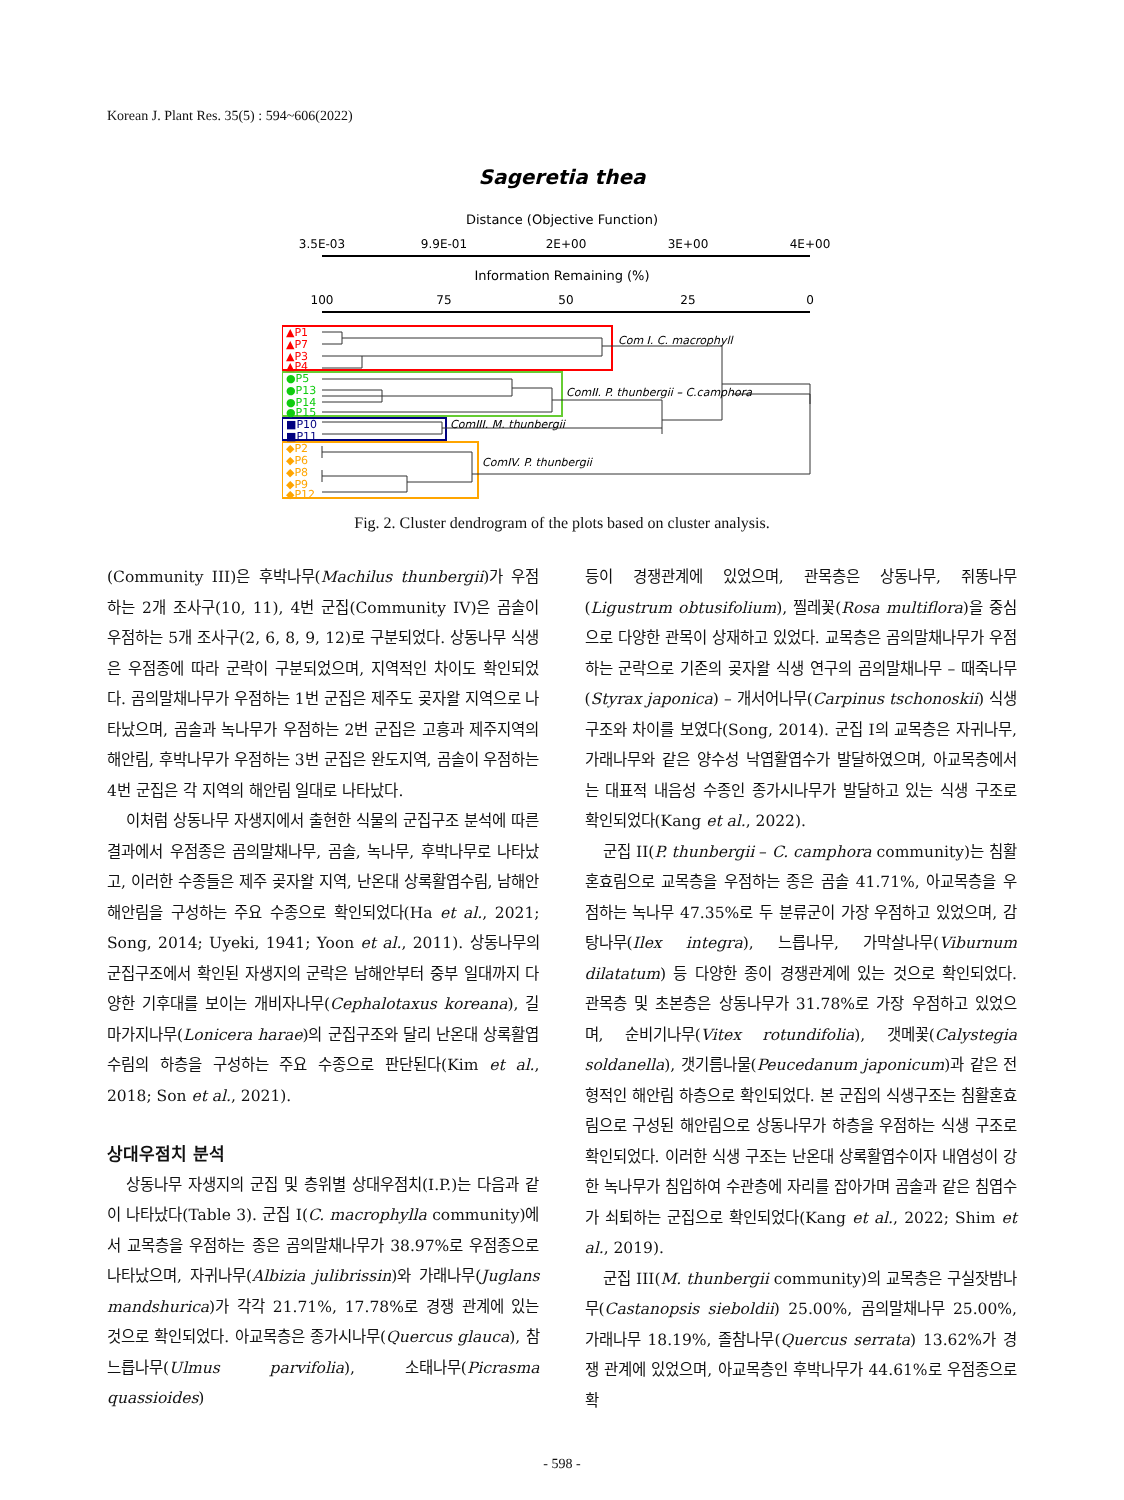Korean J. Plant Res. 35(5) : 594~606(2022)
Sageretia thea
Distance (Objective Function)
3.5E-03
9.9E-01
2E+00
3E+00
4E+00
Information Remaining (%)
100
75
50
25
0
▲P1
▲P7
▲P3
▲P4
●P5
●P13
●P14
●P15
■P10
■P11
◆P2
◆P6
◆P8
◆P9
◆P12
Com I. C. macrophyll
ComII. P. thunbergii – C.camphora
ComIII. M. thunbergii
ComIV. P. thunbergii
Fig. 2. Cluster dendrogram of the plots based on cluster analysis.
(Community III)은 후박나무(Machilus thunbergii)가 우점하는 2개 조사구(10, 11), 4번 군집(Community IV)은 곰솔이 우점하는 5개 조사구(2, 6, 8, 9, 12)로 구분되었다. 상동나무 식생은 우점종에 따라 군락이 구분되었으며, 지역적인 차이도 확인되었다. 곰의말채나무가 우점하는 1번 군집은 제주도 곶자왈 지역으로 나타났으며, 곰솔과 녹나무가 우점하는 2번 군집은 고흥과 제주지역의 해안림, 후박나무가 우점하는 3번 군집은 완도지역, 곰솔이 우점하는 4번 군집은 각 지역의 해안림 일대로 나타났다.
이처럼 상동나무 자생지에서 출현한 식물의 군집구조 분석에 따른 결과에서 우점종은 곰의말채나무, 곰솔, 녹나무, 후박나무로 나타났고, 이러한 수종들은 제주 곶자왈 지역, 난온대 상록활엽수림, 남해안 해안림을 구성하는 주요 수종으로 확인되었다(Ha et al., 2021; Song, 2014; Uyeki, 1941; Yoon et al., 2011). 상동나무의 군집구조에서 확인된 자생지의 군락은 남해안부터 중부 일대까지 다양한 기후대를 보이는 개비자나무(Cephalotaxus koreana), 길마가지나무(Lonicera harae)의 군집구조와 달리 난온대 상록활엽수림의 하층을 구성하는 주요 수종으로 판단된다(Kim et al., 2018; Son et al., 2021).
상대우점치 분석
상동나무 자생지의 군집 및 층위별 상대우점치(I.P.)는 다음과 같이 나타났다(Table 3). 군집 I(C. macrophylla community)에서 교목층을 우점하는 종은 곰의말채나무가 38.97%로 우점종으로 나타났으며, 자귀나무(Albizia julibrissin)와 가래나무(Juglans mandshurica)가 각각 21.71%, 17.78%로 경쟁 관계에 있는 것으로 확인되었다. 아교목층은 종가시나무(Quercus glauca), 참느릅나무(Ulmus parvifolia), 소태나무(Picrasma quassioides)
등이 경쟁관계에 있었으며, 관목층은 상동나무, 쥐똥나무(Ligustrum obtusifolium), 찔레꽃(Rosa multiflora)을 중심으로 다양한 관목이 상재하고 있었다. 교목층은 곰의말채나무가 우점하는 군락으로 기존의 곶자왈 식생 연구의 곰의말채나무 – 때죽나무(Styrax japonica) – 개서어나무(Carpinus tschonoskii) 식생 구조와 차이를 보였다(Song, 2014). 군집 I의 교목층은 자귀나무, 가래나무와 같은 양수성 낙엽활엽수가 발달하였으며, 아교목층에서는 대표적 내음성 수종인 종가시나무가 발달하고 있는 식생 구조로 확인되었다(Kang et al., 2022).
군집 II(P. thunbergii – C. camphora community)는 침활혼효림으로 교목층을 우점하는 종은 곰솔 41.71%, 아교목층을 우점하는 녹나무 47.35%로 두 분류군이 가장 우점하고 있었으며, 감탕나무(Ilex integra), 느릅나무, 가막살나무(Viburnum dilatatum) 등 다양한 종이 경쟁관계에 있는 것으로 확인되었다. 관목층 및 초본층은 상동나무가 31.78%로 가장 우점하고 있었으며, 순비기나무(Vitex rotundifolia), 갯메꽃(Calystegia soldanella), 갯기름나물(Peucedanum japonicum)과 같은 전형적인 해안림 하층으로 확인되었다. 본 군집의 식생구조는 침활혼효림으로 구성된 해안림으로 상동나무가 하층을 우점하는 식생 구조로 확인되었다. 이러한 식생 구조는 난온대 상록활엽수이자 내염성이 강한 녹나무가 침입하여 수관층에 자리를 잡아가며 곰솔과 같은 침엽수가 쇠퇴하는 군집으로 확인되었다(Kang et al., 2022; Shim et al., 2019).
군집 III(M. thunbergii community)의 교목층은 구실잣밤나무(Castanopsis sieboldii) 25.00%, 곰의말채나무 25.00%, 가래나무 18.19%, 졸참나무(Quercus serrata) 13.62%가 경쟁 관계에 있었으며, 아교목층인 후박나무가 44.61%로 우점종으로 확
- 598 -